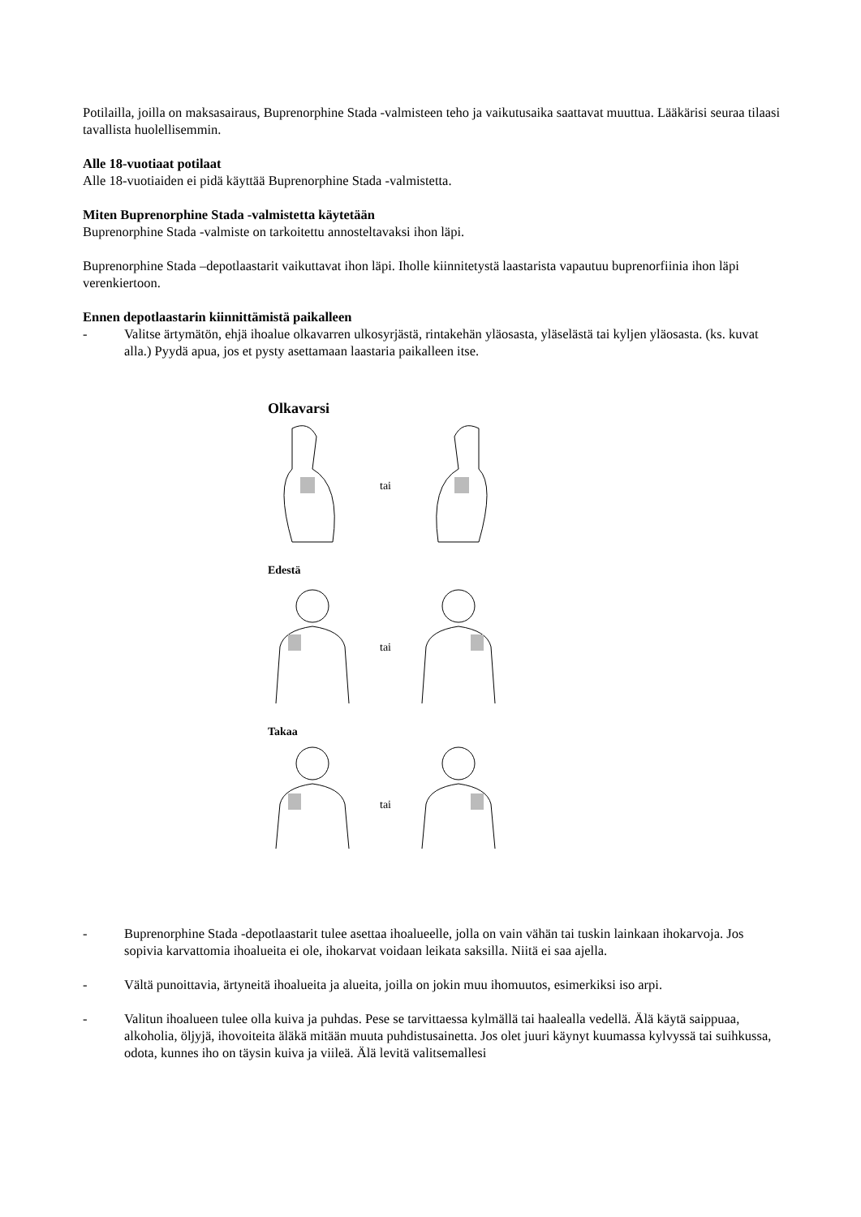Potilailla, joilla on maksasairaus, Buprenorphine Stada -valmisteen teho ja vaikutusaika saattavat muuttua. Lääkärisi seuraa tilaasi tavallista huolellisemmin.
Alle 18-vuotiaat potilaat
Alle 18-vuotiaiden ei pidä käyttää Buprenorphine Stada -valmistetta.
Miten Buprenorphine Stada -valmistetta käytetään
Buprenorphine Stada -valmiste on tarkoitettu annosteltavaksi ihon läpi.
Buprenorphine Stada –depotlaastarit vaikuttavat ihon läpi. Iholle kiinnitetystä laastarista vapautuu buprenorfiinia ihon läpi verenkiertoon.
Ennen depotlaastarin kiinnittämistä paikalleen
- Valitse ärtymätön, ehjä ihoalue olkavarren ulkosyrjästä, rintakehän yläosasta, yläselästä tai kyljen yläosasta. (ks. kuvat alla.) Pyydä apua, jos et pysty asettamaan laastaria paikalleen itse.
Olkavarsi
tai
Edestä
tai
Takaa
tai
- Buprenorphine Stada -depotlaastarit tulee asettaa ihoalueelle, jolla on vain vähän tai tuskin lainkaan ihokarvoja. Jos sopivia karvattomia ihoalueita ei ole, ihokarvat voidaan leikata saksilla. Niitä ei saa ajella.
- Vältä punoittavia, ärtyneitä ihoalueita ja alueita, joilla on jokin muu ihomuutos, esimerkiksi iso arpi.
- Valitun ihoalueen tulee olla kuiva ja puhdas. Pese se tarvittaessa kylmällä tai haalealla vedellä. Älä käytä saippuaa, alkoholia, öljyjä, ihovoiteita äläkä mitään muuta puhdistusainetta. Jos olet juuri käynyt kuumassa kylvyssä tai suihkussa, odota, kunnes iho on täysin kuiva ja viileä. Älä levitä valitsemallesi